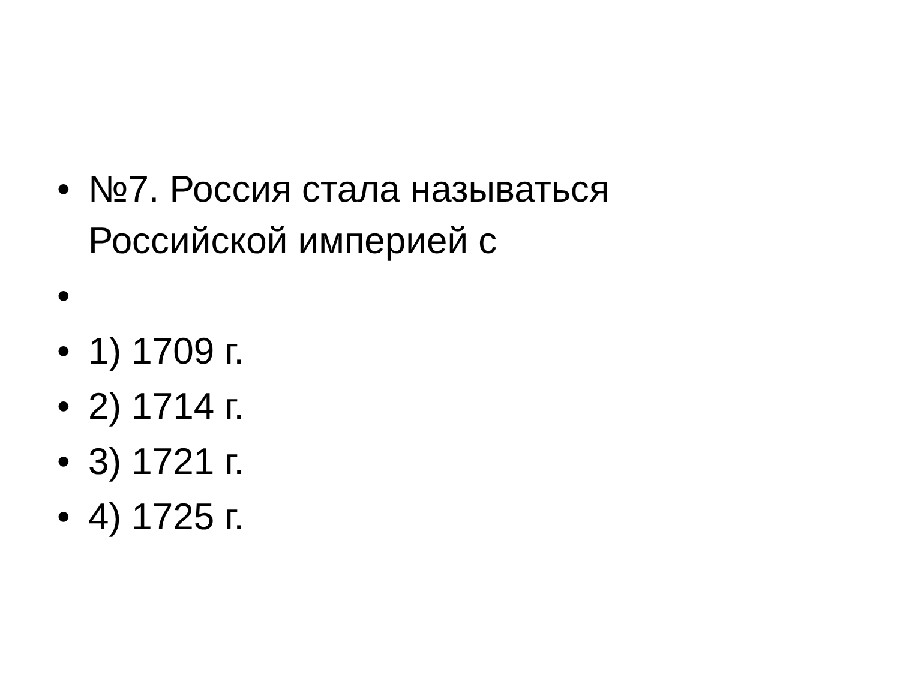• №7. Россия стала называться Российской империей с
•
• 1) 1709 г.
• 2) 1714 г.
• 3) 1721 г.
• 4) 1725 г.